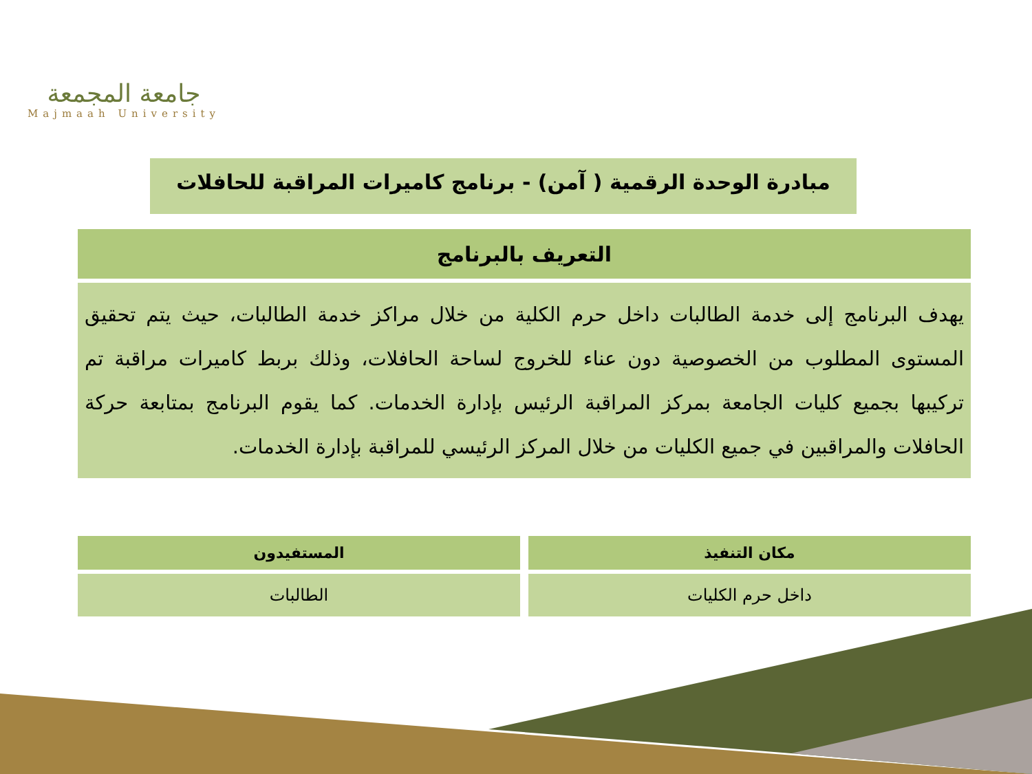جامعة المجمعة
Majmaah University
مبادرة الوحدة الرقمية ( آمن) - برنامج كاميرات المراقبة للحافلات
| التعريف بالبرنامج |
| --- |
| يهدف البرنامج إلى خدمة الطالبات داخل حرم الكلية من خلال مراكز خدمة الطالبات، حيث يتم تحقيق المستوى المطلوب من الخصوصية دون عناء للخروج لساحة الحافلات، وذلك بربط كاميرات مراقبة تم تركيبها بجميع كليات الجامعة بمركز المراقبة الرئيس بإدارة الخدمات. كما يقوم البرنامج بمتابعة حركة الحافلات والمراقبين في جميع الكليات من خلال المركز الرئيسي للمراقبة بإدارة الخدمات. |
| مكان التنفيذ |
| --- |
| داخل حرم الكليات |
| المستفيدون |
| --- |
| الطالبات |